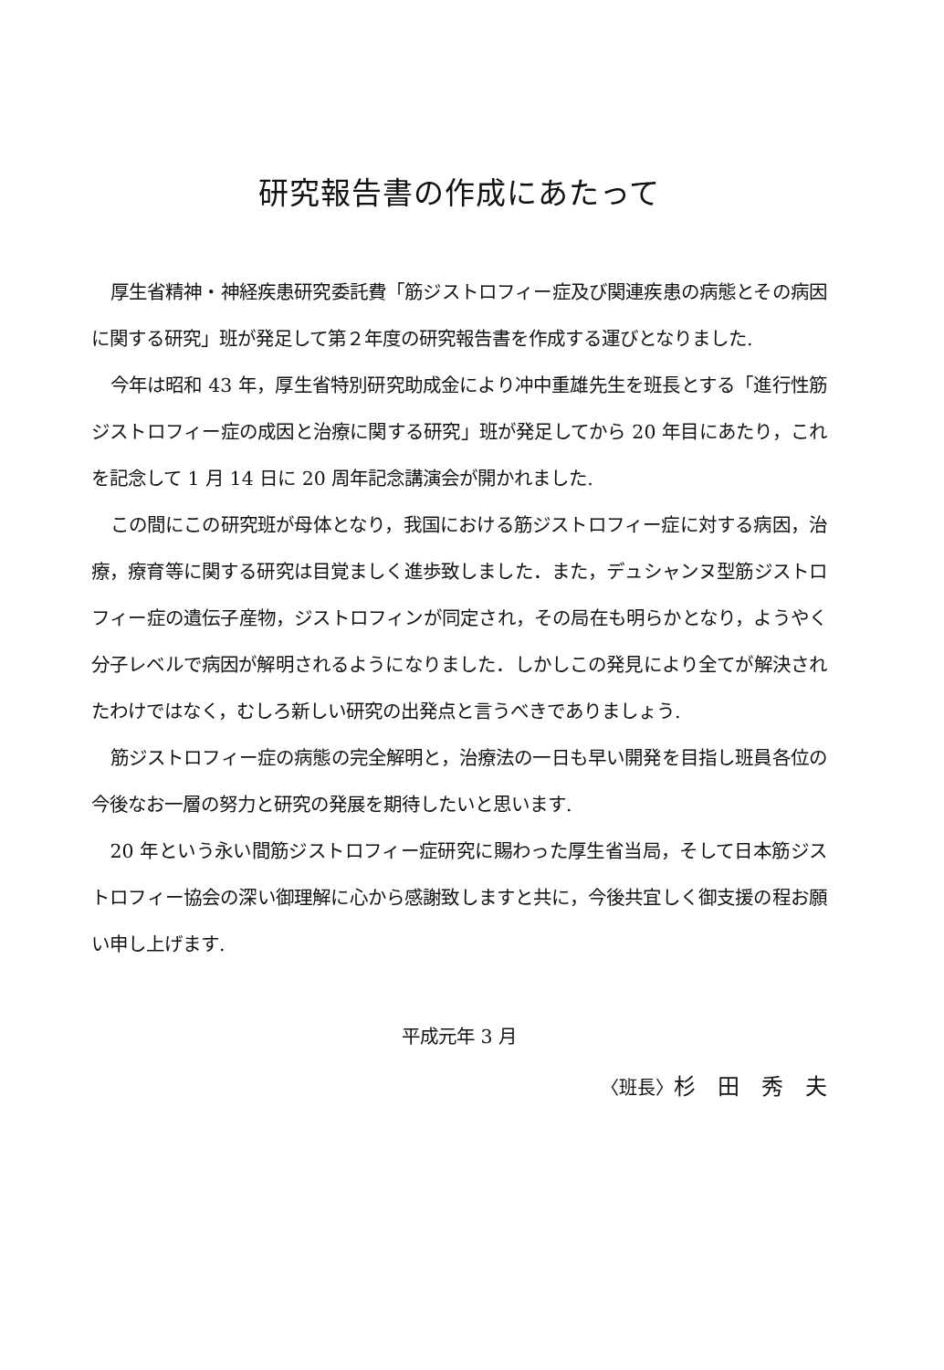研究報告書の作成にあたって
厚生省精神・神経疾患研究委託費「筋ジストロフィー症及び関連疾患の病態とその病因に関する研究」班が発足して第２年度の研究報告書を作成する運びとなりました.
今年は昭和 43 年，厚生省特別研究助成金により冲中重雄先生を班長とする「進行性筋ジストロフィー症の成因と治療に関する研究」班が発足してから 20 年目にあたり，これを記念して 1 月 14 日に 20 周年記念講演会が開かれました.
この間にこの研究班が母体となり，我国における筋ジストロフィー症に対する病因，治療，療育等に関する研究は目覚ましく進歩致しました．また，デュシャンヌ型筋ジストロフィー症の遺伝子産物，ジストロフィンが同定され，その局在も明らかとなり，ようやく分子レベルで病因が解明されるようになりました．しかしこの発見により全てが解決されたわけではなく，むしろ新しい研究の出発点と言うべきでありましょう.
筋ジストロフィー症の病態の完全解明と，治療法の一日も早い開発を目指し班員各位の今後なお一層の努力と研究の発展を期待したいと思います.
20 年という永い間筋ジストロフィー症研究に賜わった厚生省当局，そして日本筋ジストロフィー協会の深い御理解に心から感謝致しますと共に，今後共宜しく御支援の程お願い申し上げます.
平成元年 3 月
〈班長〉杉　田　秀　夫